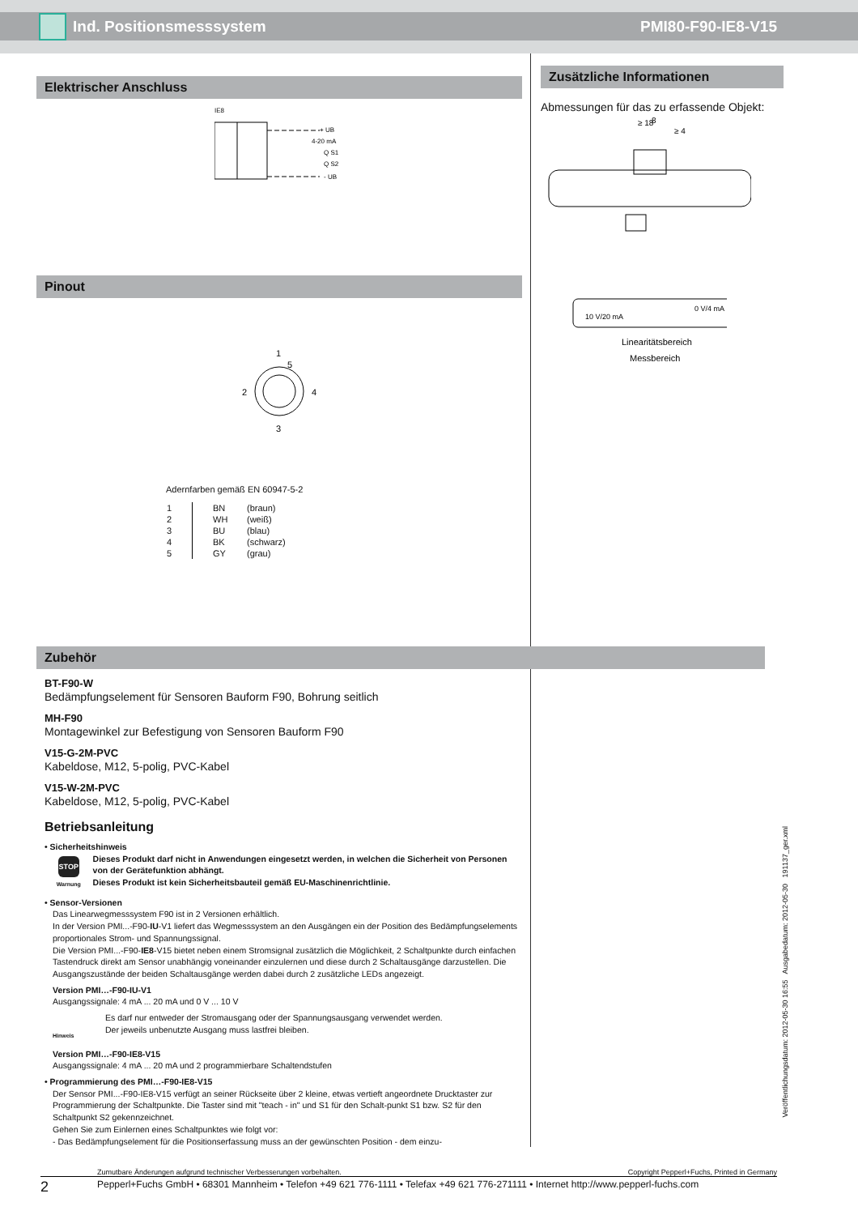Ind. Positionsmesssystem PMI80-F90-IE8-V15
Elektrischer Anschluss
IE8
+ UB
4-20 mA
Q S1
Q S2
- UB
Pinout
1
5
2
4
3
Adernfarben gemäß EN 60947-5-2
| 1 | BN | (braun) |
| 2 | WH | (weiß) |
| 3 | BU | (blau) |
| 4 | BK | (schwarz) |
| 5 | GY | (grau) |
Zubehör
BT-F90-W
Bedämpfungselement für Sensoren Bauform F90, Bohrung seitlich
MH-F90
Montagewinkel zur Befestigung von Sensoren Bauform F90
V15-G-2M-PVC
Kabeldose, M12, 5-polig, PVC-Kabel
V15-W-2M-PVC
Kabeldose, M12, 5-polig, PVC-Kabel
Betriebsanleitung
• Sicherheitshinweis
STOP
Warnung
Dieses Produkt darf nicht in Anwendungen eingesetzt werden, in welchen die Sicherheit von Personen von der Gerätefunktion abhängt.
Dieses Produkt ist kein Sicherheitsbauteil gemäß EU-Maschinenrichtlinie.
• Sensor-Versionen
Das Linearwegmesssystem F90 ist in 2 Versionen erhältlich.
In der Version PMI...-F90-IU-V1 liefert das Wegmesssystem an den Ausgängen ein der Position des Bedämpfungselements proportionales Strom- und Spannungssignal.
Die Version PMI...-F90-IE8-V15 bietet neben einem Stromsignal zusätzlich die Möglichkeit, 2 Schaltpunkte durch einfachen Tastendruck direkt am Sensor unabhängig voneinander einzulernen und diese durch 2 Schaltausgänge darzustellen. Die Ausgangszustände der beiden Schaltausgänge werden dabei durch 2 zusätzliche LEDs angezeigt.
Version PMI…-F90-IU-V1
Ausgangssignale: 4 mA ... 20 mA und 0 V ... 10 V
Hinweis
Es darf nur entweder der Stromausgang oder der Spannungsausgang verwendet werden.
Der jeweils unbenutzte Ausgang muss lastfrei bleiben.
Version PMI…-F90-IE8-V15
Ausgangssignale: 4 mA ... 20 mA und 2 programmierbare Schaltendstufen
• Programmierung des PMI…-F90-IE8-V15
Der Sensor PMI...-F90-IE8-V15 verfügt an seiner Rückseite über 2 kleine, etwas vertieft angeordnete Drucktaster zur Programmierung der Schaltpunkte. Die Taster sind mit "teach - in" und S1 für den Schalt-punkt S1 bzw. S2 für den Schaltpunkt S2 gekennzeichnet.
Gehen Sie zum Einlernen eines Schaltpunktes wie folgt vor:
- Das Bedämpfungselement für die Positionserfassung muss an der gewünschten Position - dem einzu-
Zusätzliche Informationen
Abmessungen für das zu erfassende Objekt:
≥ 18
8
≥ 4
10 V/20 mA
0 V/4 mA
Linearitätsbereich
Messbereich
Veröffentlichungsdatum: 2012-05-30 16:55 Ausgabedatum: 2012-05-30 191137_ger.xml
Zumutbare Änderungen aufgrund technischer Verbesserungen vorbehalten. Copyright Pepperl+Fuchs, Printed in Germany
2 Pepperl+Fuchs GmbH • 68301 Mannheim • Telefon +49 621 776-1111 • Telefax +49 621 776-271111 • Internet http://www.pepperl-fuchs.com